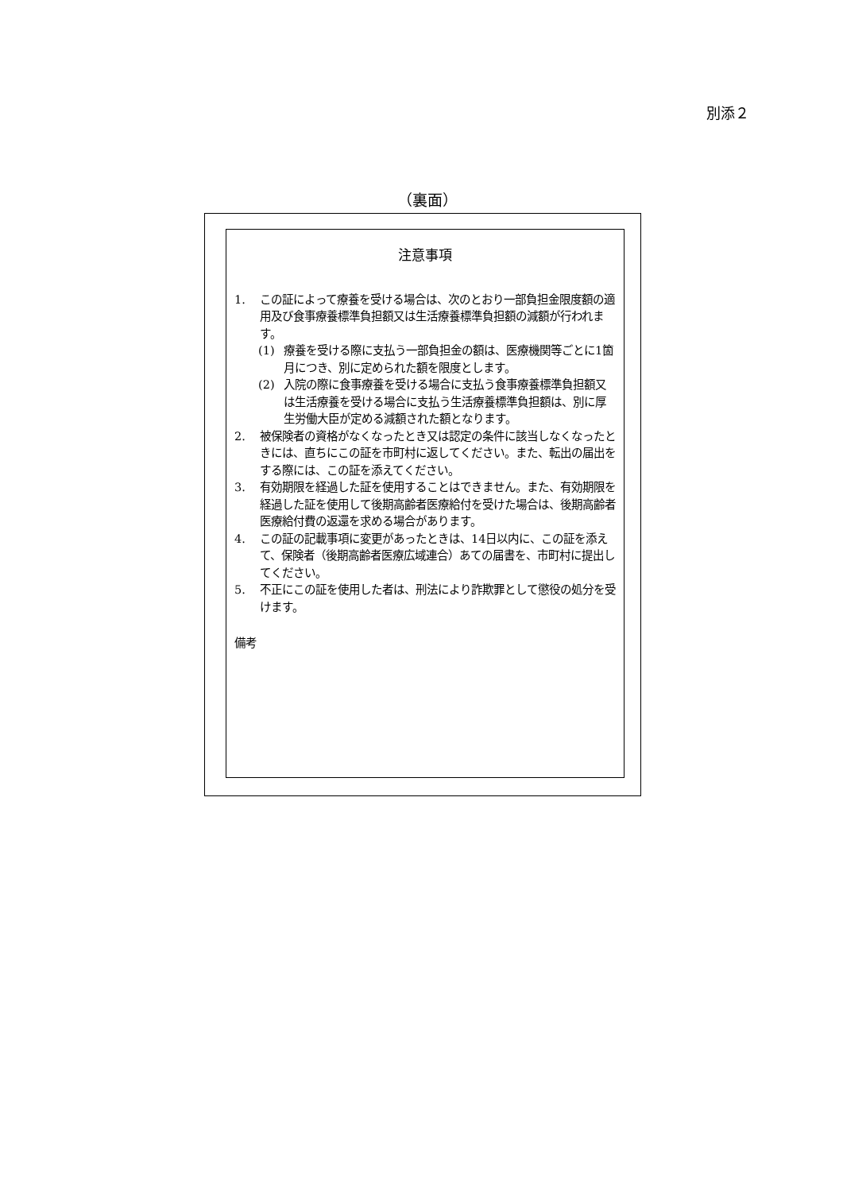別添２
（裏面）
注意事項
1. この証によって療養を受ける場合は、次のとおり一部負担金限度額の適用及び食事療養標準負担額又は生活療養標準負担額の減額が行われます。
(1) 療養を受ける際に支払う一部負担金の額は、医療機関等ごとに1箇月につき、別に定められた額を限度とします。
(2) 入院の際に食事療養を受ける場合に支払う食事療養標準負担額又は生活療養を受ける場合に支払う生活療養標準負担額は、別に厚生労働大臣が定める減額された額となります。
2. 被保険者の資格がなくなったとき又は認定の条件に該当しなくなったときには、直ちにこの証を市町村に返してください。また、転出の届出をする際には、この証を添えてください。
3. 有効期限を経過した証を使用することはできません。また、有効期限を経過した証を使用して後期高齢者医療給付を受けた場合は、後期高齢者医療給付費の返還を求める場合があります。
4. この証の記載事項に変更があったときは、14日以内に、この証を添えて、保険者（後期高齢者医療広域連合）あての届書を、市町村に提出してください。
5. 不正にこの証を使用した者は、刑法により詐欺罪として懲役の処分を受けます。
備考